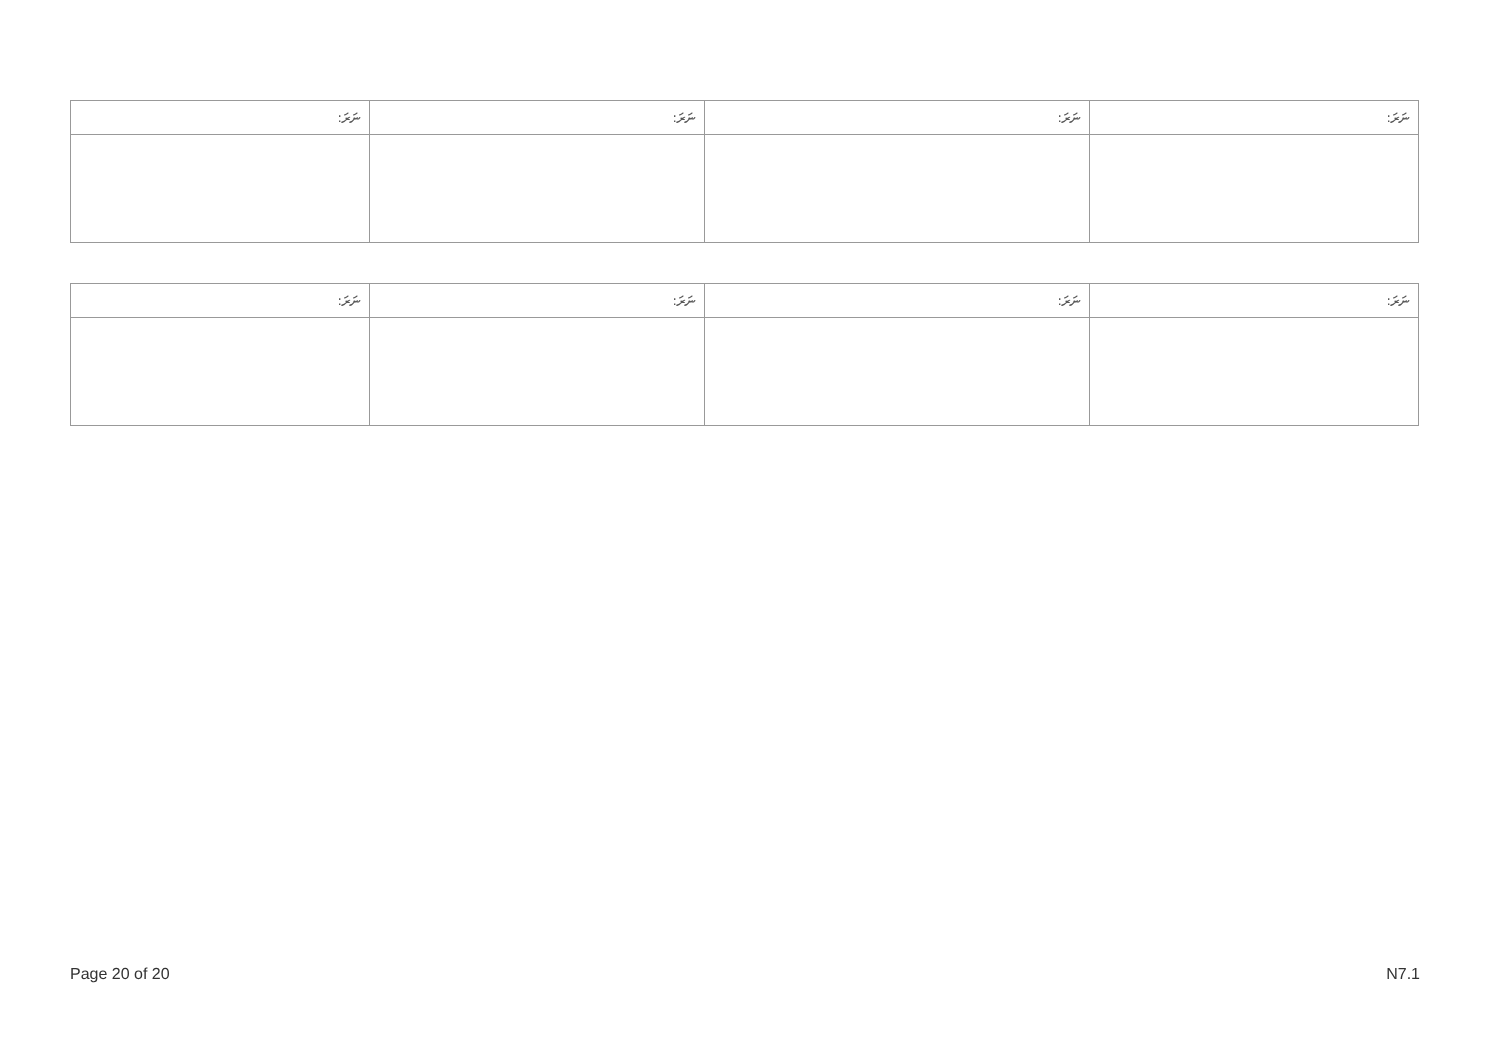| ނަރަ: | ނަރަ: | ނަރަ: | ނަރަ: |
| --- | --- | --- | --- |
| ނަރަ: | ނަރަ: | ނަރަ: | ނަރަ: |
| --- | --- | --- | --- |
Page 20 of 20 N7.1